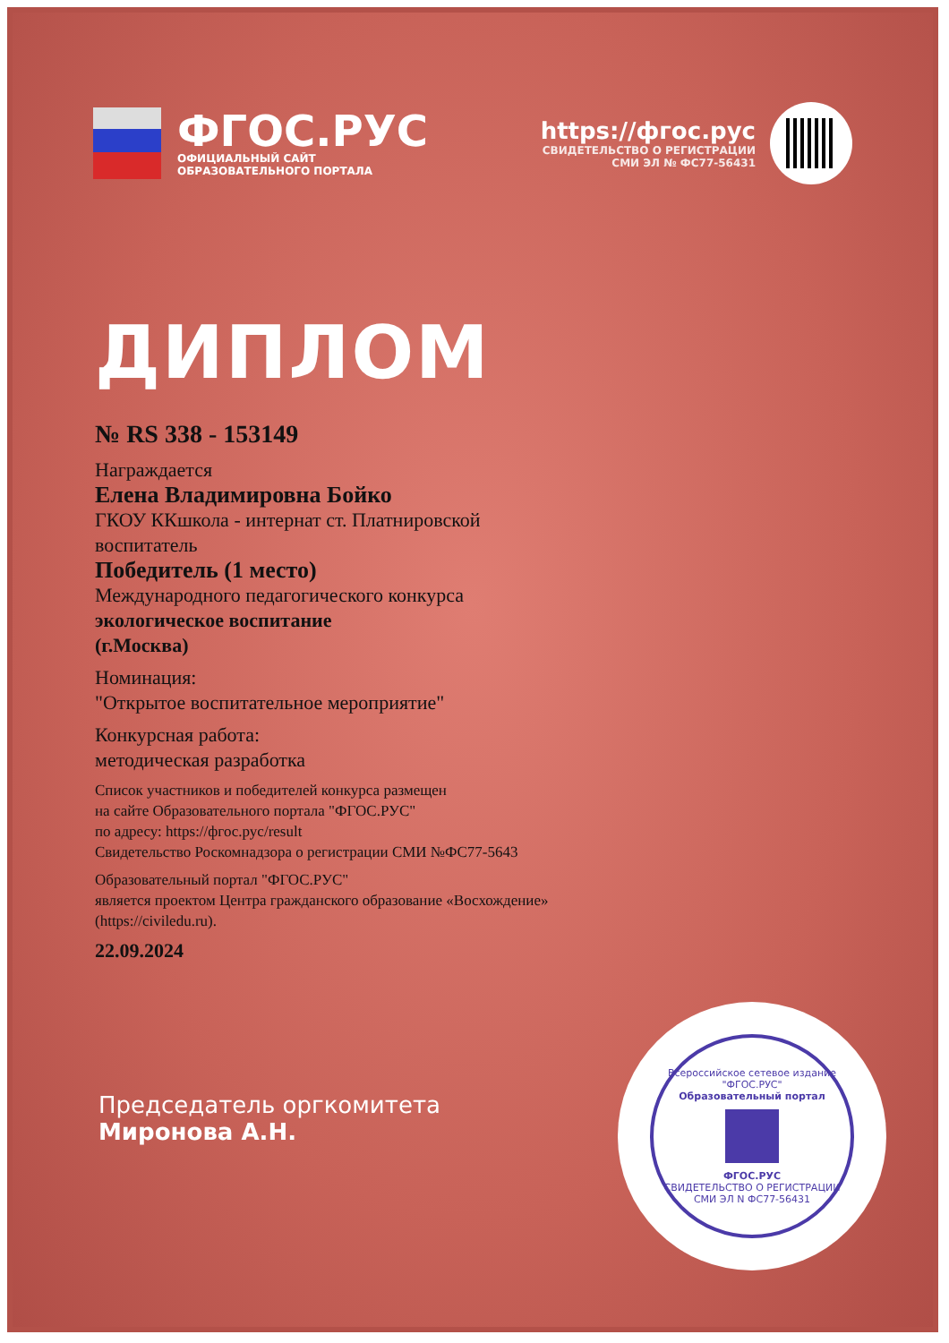ФГОС.РУС
ОФИЦИАЛЬНЫЙ САЙТ
ОБРАЗОВАТЕЛЬНОГО ПОРТАЛА
https://фгос.рус
СВИДЕТЕЛЬСТВО О РЕГИСТРАЦИИ
СМИ ЭЛ № ФС77-56431
ДИПЛОМ
№ RS 338 - 153149
Награждается
Елена Владимировна Бойко
ГКОУ ККшкола - интернат ст. Платнировской
воспитатель
Победитель (1 место)
Международного педагогического конкурса
экологическое воспитание
(г.Москва)
Номинация:
"Открытое воспитательное мероприятие"
Конкурсная работа:
методическая разработка
Список участников и победителей конкурса размещен
на сайте Образовательного портала "ФГОС.РУС"
по адресу: https://фгос.рус/result
Свидетельство Роскомнадзора о регистрации СМИ №ФС77-5643
Образовательный портал "ФГОС.РУС"
является проектом Центра гражданского образование «Восхождение»
(https://civiledu.ru).
22.09.2024
Председатель оргкомитета
Миронова А.Н.
Всероссийское сетевое издание "ФГОС.РУС"
Образовательный портал
ФГОС.РУС
СВИДЕТЕЛЬСТВО О РЕГИСТРАЦИИ СМИ ЭЛ N ФС77-56431